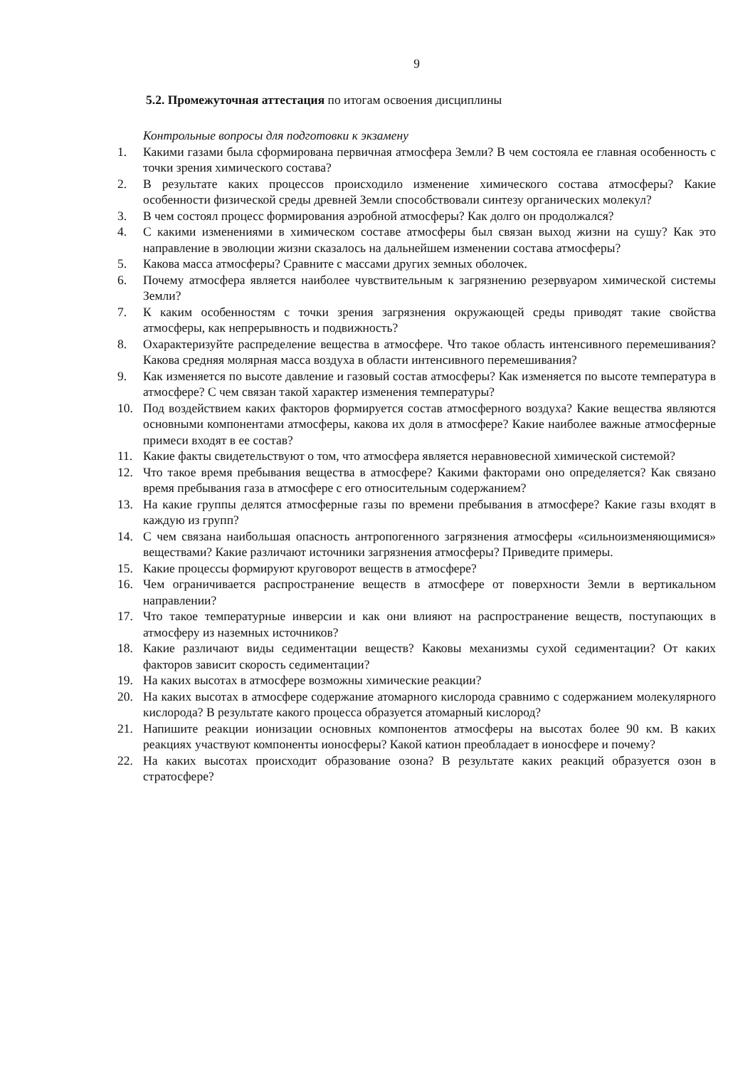9
5.2. Промежуточная аттестация по итогам освоения дисциплины
Контрольные вопросы для подготовки к экзамену
1. Какими газами была сформирована первичная атмосфера Земли? В чем состояла ее главная особенность с точки зрения химического состава?
2. В результате каких процессов происходило изменение химического состава атмосферы? Какие особенности физической среды древней Земли способствовали синтезу органических молекул?
3. В чем состоял процесс формирования аэробной атмосферы? Как долго он продолжался?
4. С какими изменениями в химическом составе атмосферы был связан выход жизни на сушу? Как это направление в эволюции жизни сказалось на дальнейшем изменении состава атмосферы?
5. Какова масса атмосферы? Сравните с массами других земных оболочек.
6. Почему атмосфера является наиболее чувствительным к загрязнению резервуаром химической системы Земли?
7. К каким особенностям с точки зрения загрязнения окружающей среды приводят такие свойства атмосферы, как непрерывность и подвижность?
8. Охарактеризуйте распределение вещества в атмосфере. Что такое область интенсивного перемешивания? Какова средняя молярная масса воздуха в области интенсивного перемешивания?
9. Как изменяется по высоте давление и газовый состав атмосферы? Как изменяется по высоте температура в атмосфере? С чем связан такой характер изменения температуры?
10. Под воздействием каких факторов формируется состав атмосферного воздуха? Какие вещества являются основными компонентами атмосферы, какова их доля в атмосфере? Какие наиболее важные атмосферные примеси входят в ее состав?
11. Какие факты свидетельствуют о том, что атмосфера является неравновесной химической системой?
12. Что такое время пребывания вещества в атмосфере? Какими факторами оно определяется? Как связано время пребывания газа в атмосфере с его относительным содержанием?
13. На какие группы делятся атмосферные газы по времени пребывания в атмосфере? Какие газы входят в каждую из групп?
14. С чем связана наибольшая опасность антропогенного загрязнения атмосферы «сильноизменяющимися» веществами? Какие различают источники загрязнения атмосферы? Приведите примеры.
15. Какие процессы формируют круговорот веществ в атмосфере?
16. Чем ограничивается распространение веществ в атмосфере от поверхности Земли в вертикальном направлении?
17. Что такое температурные инверсии и как они влияют на распространение веществ, поступающих в атмосферу из наземных источников?
18. Какие различают виды седиментации веществ? Каковы механизмы сухой седиментации? От каких факторов зависит скорость седиментации?
19. На каких высотах в атмосфере возможны химические реакции?
20. На каких высотах в атмосфере содержание атомарного кислорода сравнимо с содержанием молекулярного кислорода? В результате какого процесса образуется атомарный кислород?
21. Напишите реакции ионизации основных компонентов атмосферы на высотах более 90 км. В каких реакциях участвуют компоненты ионосферы? Какой катион преобладает в ионосфере и почему?
22. На каких высотах происходит образование озона? В результате каких реакций образуется озон в стратосфере?